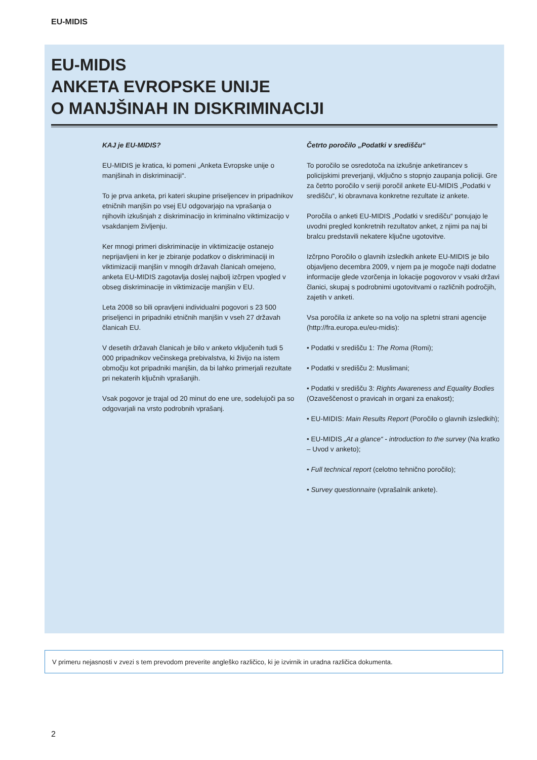EU-MIDIS
EU-MIDIS
ANKETA EVROPSKE UNIJE
O MANJŠINAH IN DISKRIMINACIJI
KAJ je EU-MIDIS?
EU-MIDIS je kratica, ki pomeni „Anketa Evropske unije o manjšinah in diskriminaciji“.
To je prva anketa, pri kateri skupine priseljencev in pripadnikov etničnih manjšin po vsej EU odgovarjajo na vprašanja o njihovih izkušnjah z diskriminacijo in kriminalno viktimizacijo v vsakdanjem življenju.
Ker mnogi primeri diskriminacije in viktimizacije ostanejo neprijavljeni in ker je zbiranje podatkov o diskriminaciji in viktimizaciji manjšin v mnogih državah članicah omejeno, anketa EU-MIDIS zagotavlja doslej najbolj izčrpen vpogled v obseg diskriminacije in viktimizacije manjšin v EU.
Leta 2008 so bili opravljeni individualni pogovori s 23 500 priseljenci in pripadniki etničnih manjšin v vseh 27 državah članicah EU.
V desetih državah članicah je bilo v anketo vključenih tudi 5 000 pripadnikov večinskega prebivalstva, ki živijo na istem območju kot pripadniki manjšin, da bi lahko primerjali rezultate pri nekaterih ključnih vprašanjih.
Vsak pogovor je trajal od 20 minut do ene ure, sodelujoči pa so odgovarjali na vrsto podrobnih vprašanj.
Četrto poročilo „Podatki v središču“
To poročilo se osredotoča na izkušnje anketirancev s policijskimi preverjanji, vključno s stopnjo zaupanja policiji. Gre za četrto poročilo v seriji poročil ankete EU-MIDIS „Podatki v središču“, ki obravnava konkretne rezultate iz ankete.
Poročila o anketi EU-MIDIS „Podatki v središču“ ponujajo le uvodni pregled konkretnih rezultatov anket, z njimi pa naj bi bralcu predstavili nekatere ključne ugotovitve.
Izčrpno Poročilo o glavnih izsledkih ankete EU-MIDIS je bilo objavljeno decembra 2009, v njem pa je mogoče najti dodatne informacije glede vzorčenja in lokacije pogovorov v vsaki državi članici, skupaj s podrobnimi ugotovitvami o različnih področjih, zajetih v anketi.
Vsa poročila iz ankete so na voljo na spletni strani agencije (http://fra.europa.eu/eu-midis):
• Podatki v središču 1: The Roma (Romi);
• Podatki v središču 2: Muslimani;
• Podatki v središču 3: Rights Awareness and Equality Bodies (Ozaveščenost o pravicah in organi za enakost);
• EU-MIDIS: Main Results Report (Poročilo o glavnih izsledkih);
• EU-MIDIS „At a glance“ - introduction to the survey (Na kratko – Uvod v anketo);
• Full technical report (celotno tehnično poročilo);
• Survey questionnaire (vprašalnik ankete).
V primeru nejasnosti v zvezi s tem prevodom preverite angleško različico, ki je izvirnik in uradna različica dokumenta.
2